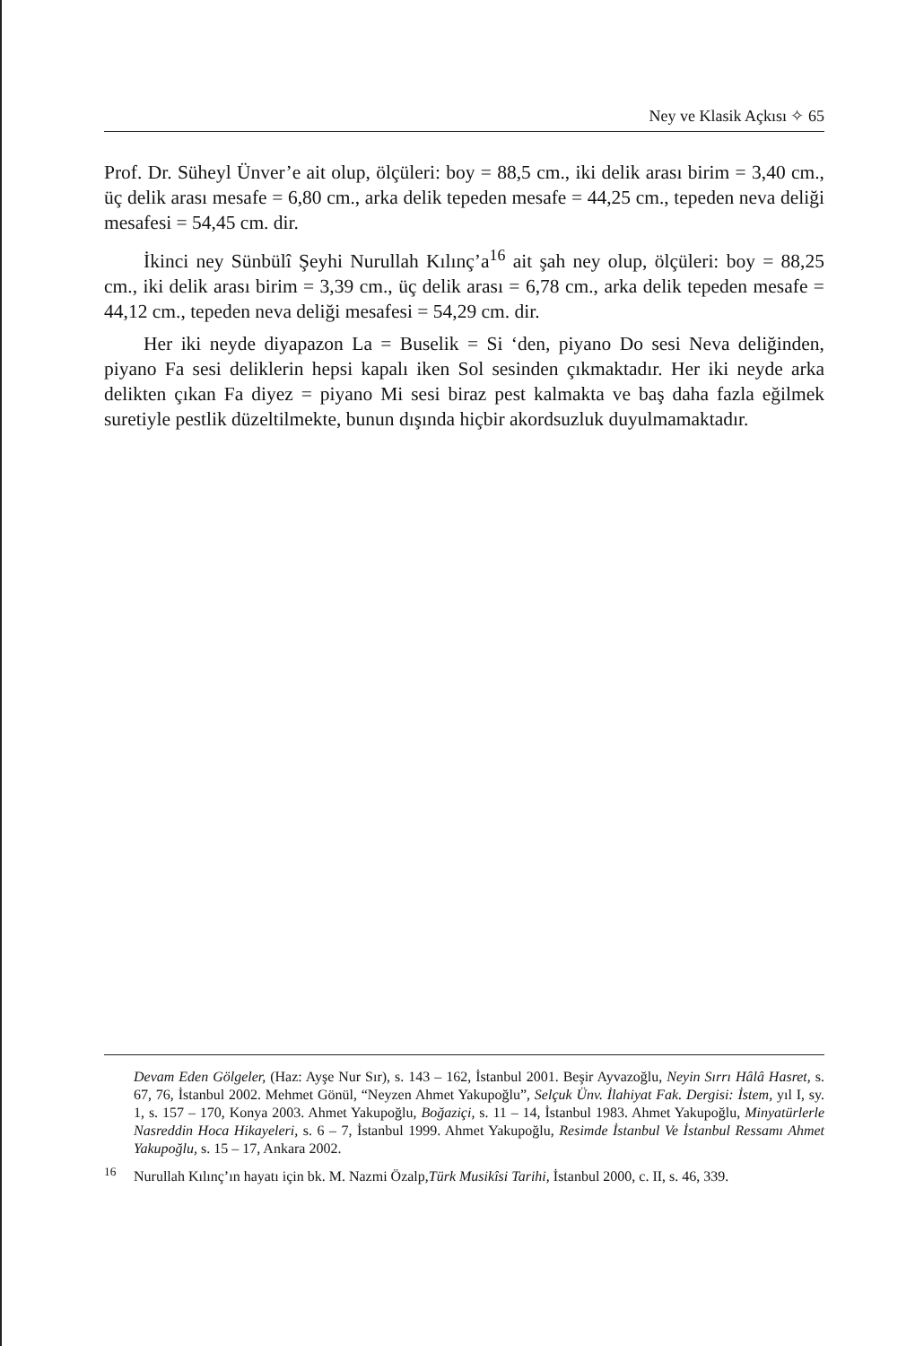Ney ve Klasik Açkısı ✧ 65
Prof. Dr. Süheyl Ünver’e ait olup, ölçüleri: boy = 88,5 cm., iki delik arası birim = 3,40 cm., üç delik arası mesafe = 6,80 cm., arka delik tepeden mesafe = 44,25 cm., tepeden neva deliği mesafesi = 54,45 cm. dir.
İkinci ney Sünbülî Şeyhi Nurullah Kılınç’a<sup>16</sup> ait şah ney olup, ölçüleri: boy = 88,25 cm., iki delik arası birim = 3,39 cm., üç delik arası = 6,78 cm., arka delik tepeden mesafe = 44,12 cm., tepeden neva deliği mesafesi = 54,29 cm. dir.
Her iki neyde diyapazon La = Buselik = Si ‘den, piyano Do sesi Neva deliğinden, piyano Fa sesi deliklerin hepsi kapalı iken Sol sesinden çıkmaktadır. Her iki neyde arka delikten çıkan Fa diyez = piyano Mi sesi biraz pest kalmakta ve baş daha fazla eğilmek suretiyle pestlik düzeltilmekte, bunun dışında hiçbir akordsuzluk duyulmamaktadır.
Devam Eden Gölgeler, (Haz: Ayşe Nur Sır), s. 143 – 162, İstanbul 2001. Beşir Ayvazoğlu, Neyin Sırrı Hâlâ Hasret, s. 67, 76, İstanbul 2002. Mehmet Gönül, “Neyzen Ahmet Yakupoğlu”, Selçuk Ünv. İlahiyat Fak. Dergisi: İstem, yıl I, sy. 1, s. 157 – 170, Konya 2003. Ahmet Yakupoğlu, Boğaziçi, s. 11 – 14, İstanbul 1983. Ahmet Yakupoğlu, Minyatürlerle Nasreddin Hoca Hikayeleri, s. 6 – 7, İstanbul 1999. Ahmet Yakupoğlu, Resimde İstanbul Ve İstanbul Ressamı Ahmet Yakupoğlu, s. 15 – 17, Ankara 2002.
<sup>16</sup> Nurullah Kılınç’ın hayatı için bk. M. Nazmi Özalp,Türk Musikîsi Tarihi, İstanbul 2000, c. II, s. 46, 339.